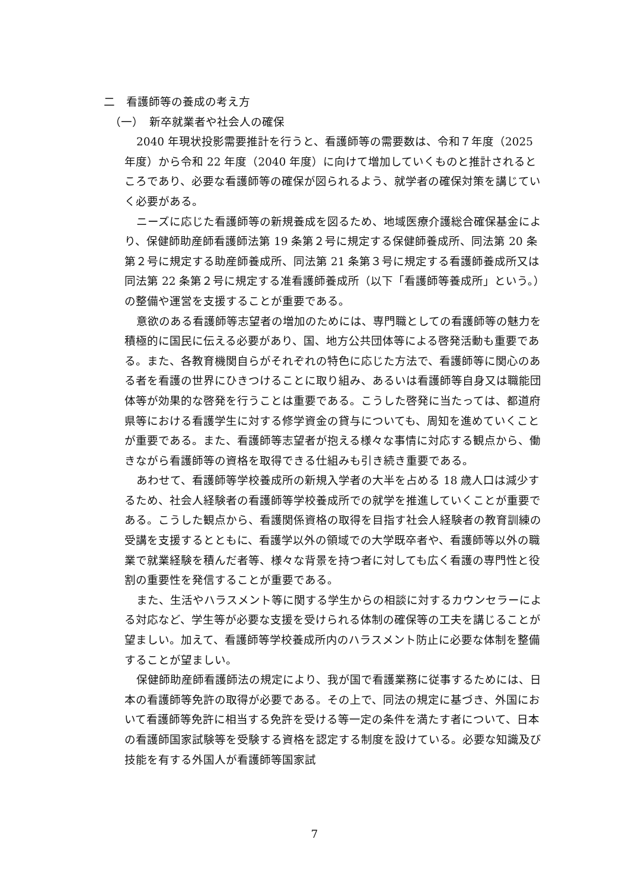二　看護師等の養成の考え方
（一）　新卒就業者や社会人の確保
2040 年現状投影需要推計を行うと、看護師等の需要数は、令和７年度（2025 年度）から令和 22 年度（2040 年度）に向けて増加していくものと推計されるところであり、必要な看護師等の確保が図られるよう、就学者の確保対策を講じていく必要がある。
ニーズに応じた看護師等の新規養成を図るため、地域医療介護総合確保基金により、保健師助産師看護師法第 19 条第２号に規定する保健師養成所、同法第 20 条第２号に規定する助産師養成所、同法第 21 条第３号に規定する看護師養成所又は同法第 22 条第２号に規定する准看護師養成所（以下「看護師等養成所」という。）の整備や運営を支援することが重要である。
意欲のある看護師等志望者の増加のためには、専門職としての看護師等の魅力を積極的に国民に伝える必要があり、国、地方公共団体等による啓発活動も重要である。また、各教育機関自らがそれぞれの特色に応じた方法で、看護師等に関心のある者を看護の世界にひきつけることに取り組み、あるいは看護師等自身又は職能団体等が効果的な啓発を行うことは重要である。こうした啓発に当たっては、都道府県等における看護学生に対する修学資金の貸与についても、周知を進めていくことが重要である。また、看護師等志望者が抱える様々な事情に対応する観点から、働きながら看護師等の資格を取得できる仕組みも引き続き重要である。
あわせて、看護師等学校養成所の新規入学者の大半を占める 18 歳人口は減少するため、社会人経験者の看護師等学校養成所での就学を推進していくことが重要である。こうした観点から、看護関係資格の取得を目指す社会人経験者の教育訓練の受講を支援するとともに、看護学以外の領域での大学既卒者や、看護師等以外の職業で就業経験を積んだ者等、様々な背景を持つ者に対しても広く看護の専門性と役割の重要性を発信することが重要である。
また、生活やハラスメント等に関する学生からの相談に対するカウンセラーによる対応など、学生等が必要な支援を受けられる体制の確保等の工夫を講じることが望ましい。加えて、看護師等学校養成所内のハラスメント防止に必要な体制を整備することが望ましい。
保健師助産師看護師法の規定により、我が国で看護業務に従事するためには、日本の看護師等免許の取得が必要である。その上で、同法の規定に基づき、外国において看護師等免許に相当する免許を受ける等一定の条件を満たす者について、日本の看護師国家試験等を受験する資格を認定する制度を設けている。必要な知識及び技能を有する外国人が看護師等国家試
7